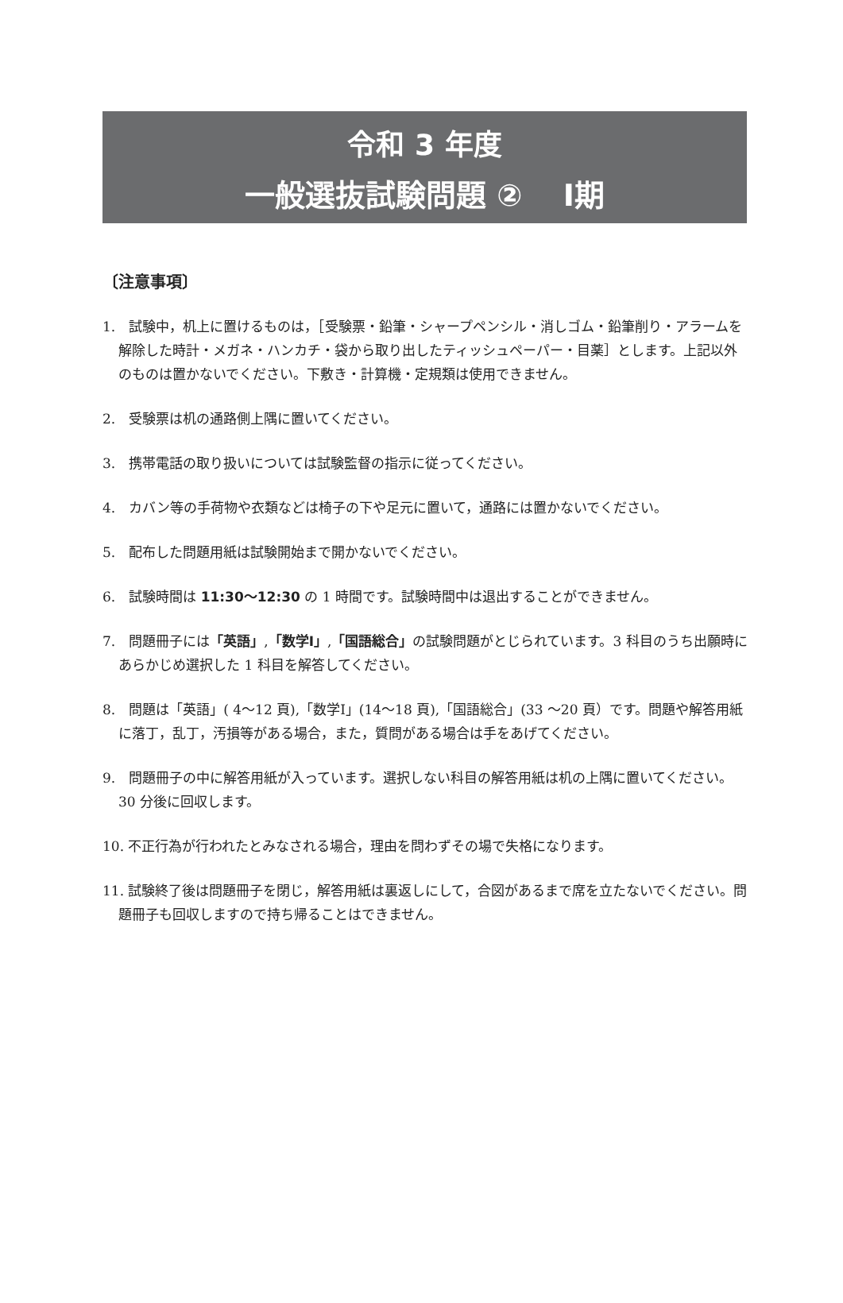令和 3 年度
一般選抜試験問題 ②　 Ⅰ期
〔注意事項〕
1.　試験中，机上に置けるものは，［受験票・鉛筆・シャープペンシル・消しゴム・鉛筆削り・アラームを解除した時計・メガネ・ハンカチ・袋から取り出したティッシュペーパー・目薬］とします。上記以外のものは置かないでください。下敷き・計算機・定規類は使用できません。
2.　受験票は机の通路側上隅に置いてください。
3.　携帯電話の取り扱いについては試験監督の指示に従ってください。
4.　カバン等の手荷物や衣類などは椅子の下や足元に置いて，通路には置かないでください。
5.　配布した問題用紙は試験開始まで開かないでください。
6.　試験時間は 11:30〜12:30 の 1 時間です。試験時間中は退出することができません。
7.　問題冊子には「英語」,「数学Ⅰ」,「国語総合」の試験問題がとじられています。3 科目のうち出願時にあらかじめ選択した 1 科目を解答してください。
8.　問題は「英語」( 4〜12 頁),「数学Ⅰ」(14〜18 頁),「国語総合」(33 〜20 頁）です。問題や解答用紙に落丁，乱丁，汚損等がある場合，また，質問がある場合は手をあげてください。
9.　問題冊子の中に解答用紙が入っています。選択しない科目の解答用紙は机の上隅に置いてください。30 分後に回収します。
10. 不正行為が行われたとみなされる場合，理由を問わずその場で失格になります。
11. 試験終了後は問題冊子を閉じ，解答用紙は裏返しにして，合図があるまで席を立たないでください。問題冊子も回収しますので持ち帰ることはできません。